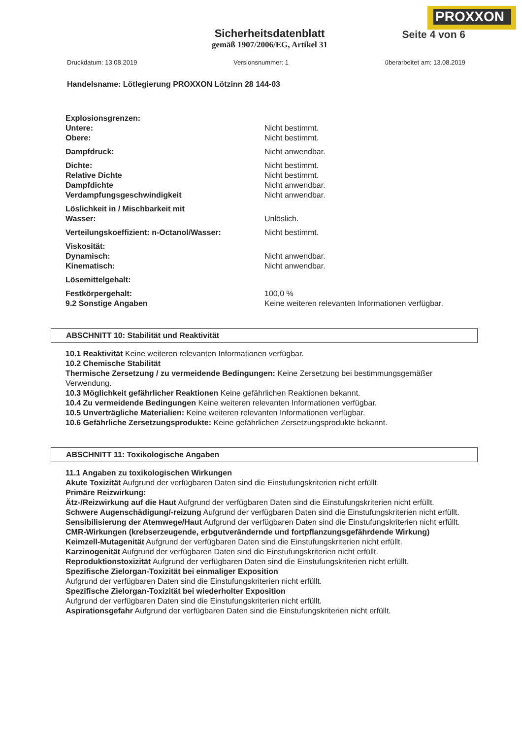PROXXON
Sicherheitsdatenblatt
gemäß 1907/2006/EG, Artikel 31
Seite 4 von 6
Druckdatum: 13.08.2019 Versionsnummer: 1 überarbeitet am: 13.08.2019
Handelsname: Lötlegierung PROXXON Lötzinn 28 144-03
| Explosionsgrenzen: | |
| Untere: | Nicht bestimmt. |
| Obere: | Nicht bestimmt. |
| Dampfdruck: | Nicht anwendbar. |
| Dichte: | Nicht bestimmt. |
| Relative Dichte | Nicht bestimmt. |
| Dampfdichte | Nicht anwendbar. |
| Verdampfungsgeschwindigkeit | Nicht anwendbar. |
| Löslichkeit in / Mischbarkeit mit Wasser: | Unlöslich. |
| Verteilungskoeffizient: n-Octanol/Wasser: | Nicht bestimmt. |
| Viskosität: | |
| Dynamisch: | Nicht anwendbar. |
| Kinematisch: | Nicht anwendbar. |
| Lösemittelgehalt: | |
| Festkörpergehalt: | 100,0 % |
| 9.2 Sonstige Angaben | Keine weiteren relevanten Informationen verfügbar. |
ABSCHNITT 10: Stabilität und Reaktivität
10.1 Reaktivität Keine weiteren relevanten Informationen verfügbar.
10.2 Chemische Stabilität
Thermische Zersetzung / zu vermeidende Bedingungen: Keine Zersetzung bei bestimmungsgemäßer Verwendung.
10.3 Möglichkeit gefährlicher Reaktionen Keine gefährlichen Reaktionen bekannt.
10.4 Zu vermeidende Bedingungen Keine weiteren relevanten Informationen verfügbar.
10.5 Unverträgliche Materialien: Keine weiteren relevanten Informationen verfügbar.
10.6 Gefährliche Zersetzungsprodukte: Keine gefährlichen Zersetzungsprodukte bekannt.
ABSCHNITT 11: Toxikologische Angaben
11.1 Angaben zu toxikologischen Wirkungen
Akute Toxizität Aufgrund der verfügbaren Daten sind die Einstufungskriterien nicht erfüllt.
Primäre Reizwirkung:
Ätz-/Reizwirkung auf die Haut Aufgrund der verfügbaren Daten sind die Einstufungskriterien nicht erfüllt.
Schwere Augenschädigung/-reizung Aufgrund der verfügbaren Daten sind die Einstufungskriterien nicht erfüllt.
Sensibilisierung der Atemwege/Haut Aufgrund der verfügbaren Daten sind die Einstufungskriterien nicht erfüllt.
CMR-Wirkungen (krebserzeugende, erbgutverändernde und fortpflanzungsgefährdende Wirkung)
Keimzell-Mutagenität Aufgrund der verfügbaren Daten sind die Einstufungskriterien nicht erfüllt.
Karzinogenität Aufgrund der verfügbaren Daten sind die Einstufungskriterien nicht erfüllt.
Reproduktionstoxizität Aufgrund der verfügbaren Daten sind die Einstufungskriterien nicht erfüllt.
Spezifische Zielorgan-Toxizität bei einmaliger Exposition
Aufgrund der verfügbaren Daten sind die Einstufungskriterien nicht erfüllt.
Spezifische Zielorgan-Toxizität bei wiederholter Exposition
Aufgrund der verfügbaren Daten sind die Einstufungskriterien nicht erfüllt.
Aspirationsgefahr Aufgrund der verfügbaren Daten sind die Einstufungskriterien nicht erfüllt.